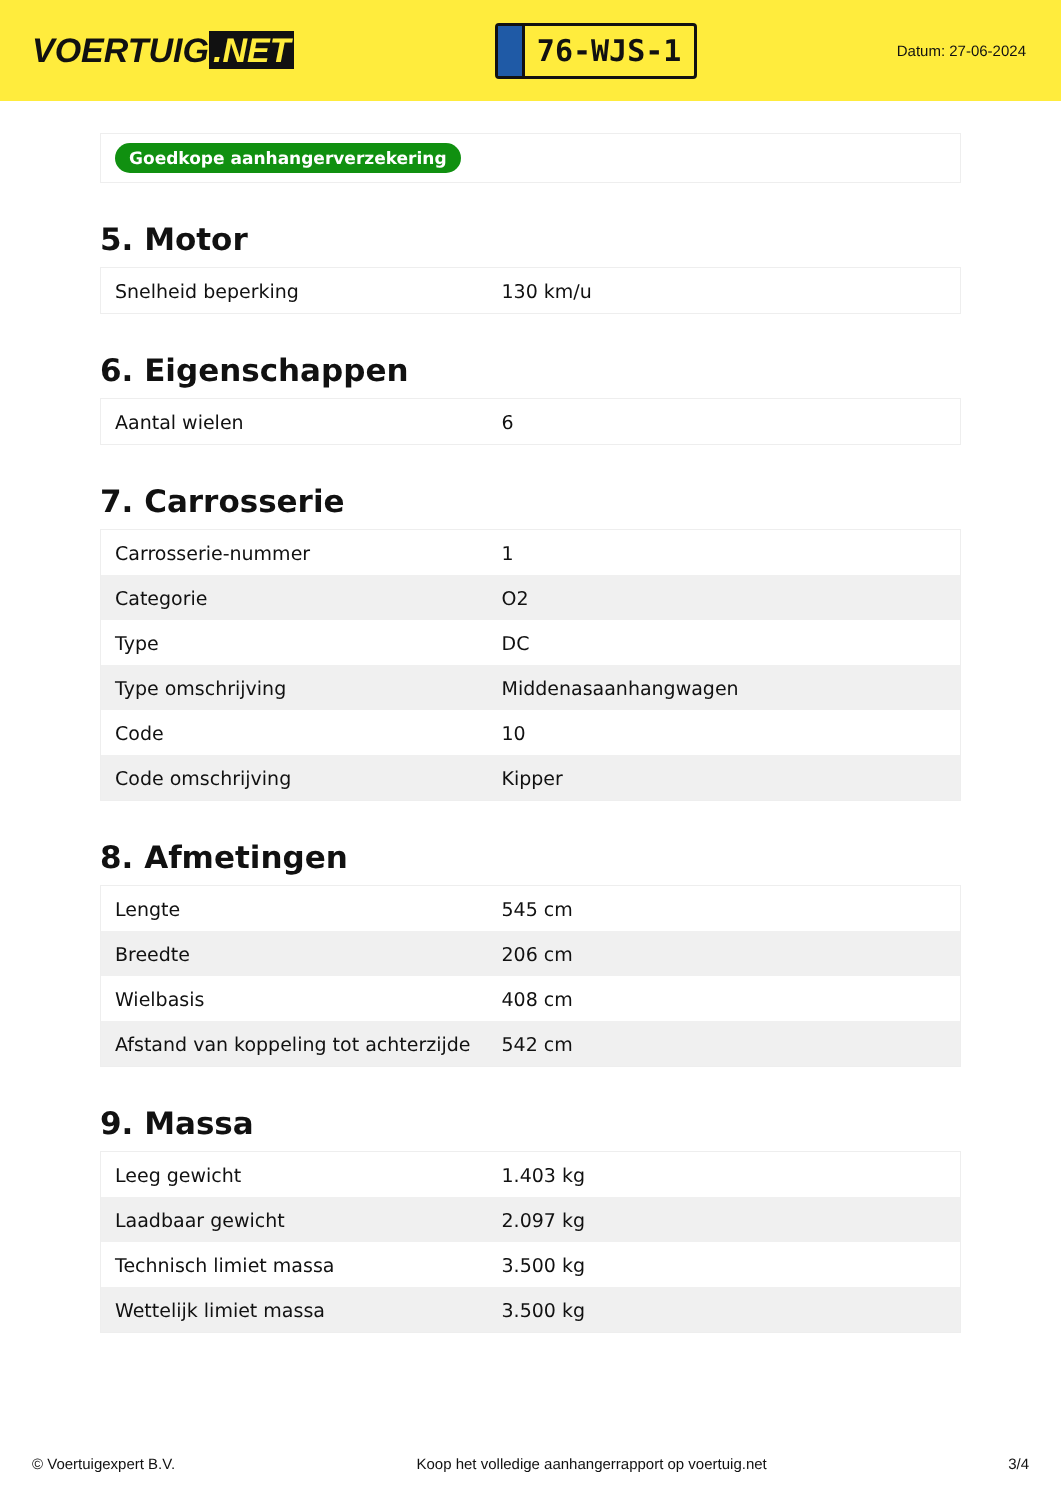VOERTUIG.NET
76-WJS-1
Datum: 27-06-2024
Goedkope aanhangerverzekering
5. Motor
| Snelheid beperking | 130 km/u |
6. Eigenschappen
| Aantal wielen | 6 |
7. Carrosserie
| Carrosserie-nummer | 1 |
| Categorie | O2 |
| Type | DC |
| Type omschrijving | Middenasaanhangwagen |
| Code | 10 |
| Code omschrijving | Kipper |
8. Afmetingen
| Lengte | 545 cm |
| Breedte | 206 cm |
| Wielbasis | 408 cm |
| Afstand van koppeling tot achterzijde | 542 cm |
9. Massa
| Leeg gewicht | 1.403 kg |
| Laadbaar gewicht | 2.097 kg |
| Technisch limiet massa | 3.500 kg |
| Wettelijk limiet massa | 3.500 kg |
© Voertuigexpert B.V. Koop het volledige aanhangerrapport op voertuig.net 3/4